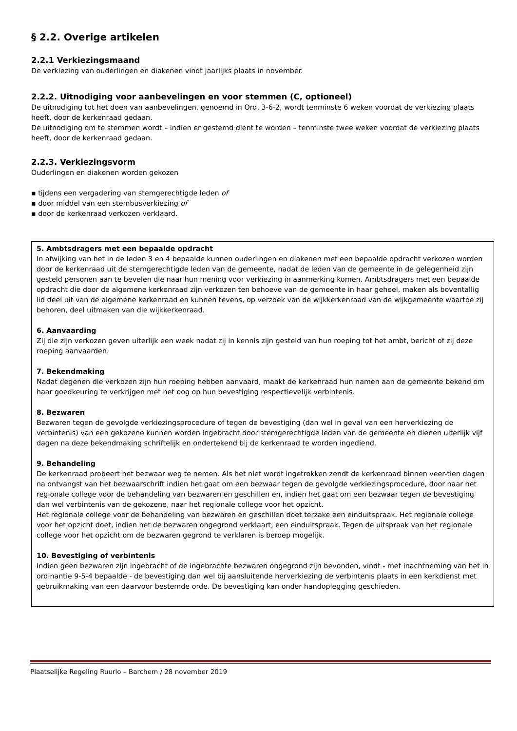§ 2.2. Overige artikelen
2.2.1 Verkiezingsmaand
De verkiezing van ouderlingen en diakenen vindt jaarlijks plaats in november.
2.2.2. Uitnodiging voor aanbevelingen en voor stemmen (C, optioneel)
De uitnodiging tot het doen van aanbevelingen, genoemd in Ord. 3-6-2, wordt tenminste 6 weken voordat de verkiezing plaats heeft, door de kerkenraad gedaan.
De uitnodiging om te stemmen wordt – indien er gestemd dient te worden – tenminste twee weken voordat de verkiezing plaats heeft, door de kerkenraad gedaan.
2.2.3. Verkiezingsvorm
Ouderlingen en diakenen worden gekozen
▪ tijdens een vergadering van stemgerechtigde leden of
▪ door middel van een stembusverkiezing of
▪ door de kerkenraad verkozen verklaard.
5. Ambtsdragers met een bepaalde opdracht
In afwijking van het in de leden 3 en 4 bepaalde kunnen ouderlingen en diakenen met een bepaalde opdracht verkozen worden door de kerkenraad uit de stemgerechtigde leden van de gemeente, nadat de leden van de gemeente in de gelegenheid zijn gesteld personen aan te bevelen die naar hun mening voor verkiezing in aanmerking komen. Ambtsdragers met een bepaalde opdracht die door de algemene kerkenraad zijn verkozen ten behoeve van de gemeente in haar geheel, maken als boventallig lid deel uit van de algemene kerkenraad en kunnen tevens, op verzoek van de wijkkerkenraad van de wijkgemeente waartoe zij behoren, deel uitmaken van die wijkkerkenraad.
6. Aanvaarding
Zij die zijn verkozen geven uiterlijk een week nadat zij in kennis zijn gesteld van hun roeping tot het ambt, bericht of zij deze roeping aanvaarden.
7. Bekendmaking
Nadat degenen die verkozen zijn hun roeping hebben aanvaard, maakt de kerkenraad hun namen aan de gemeente bekend om haar goedkeuring te verkrijgen met het oog op hun bevestiging respectievelijk verbintenis.
8. Bezwaren
Bezwaren tegen de gevolgde verkiezingsprocedure of tegen de bevestiging (dan wel in geval van een herverkiezing de verbintenis) van een gekozene kunnen worden ingebracht door stemgerechtigde leden van de gemeente en dienen uiterlijk vijf dagen na deze bekendmaking schriftelijk en ondertekend bij de kerkenraad te worden ingediend.
9. Behandeling
De kerkenraad probeert het bezwaar weg te nemen. Als het niet wordt ingetrokken zendt de kerkenraad binnen veer-tien dagen na ontvangst van het bezwaarschrift indien het gaat om een bezwaar tegen de gevolgde verkiezingsprocedure, door naar het regionale college voor de behandeling van bezwaren en geschillen en, indien het gaat om een bezwaar tegen de bevestiging dan wel verbintenis van de gekozene, naar het regionale college voor het opzicht.
Het regionale college voor de behandeling van bezwaren en geschillen doet terzake een einduitspraak. Het regionale college voor het opzicht doet, indien het de bezwaren ongegrond verklaart, een einduitspraak. Tegen de uitspraak van het regionale college voor het opzicht om de bezwaren gegrond te verklaren is beroep mogelijk.
10. Bevestiging of verbintenis
Indien geen bezwaren zijn ingebracht of de ingebrachte bezwaren ongegrond zijn bevonden, vindt - met inachtneming van het in ordinantie 9-5-4 bepaalde - de bevestiging dan wel bij aansluitende herverkiezing de verbintenis plaats in een kerkdienst met gebruikmaking van een daarvoor bestemde orde. De bevestiging kan onder handoplegging geschieden.
Plaatselijke Regeling Ruurlo – Barchem / 28 november 2019